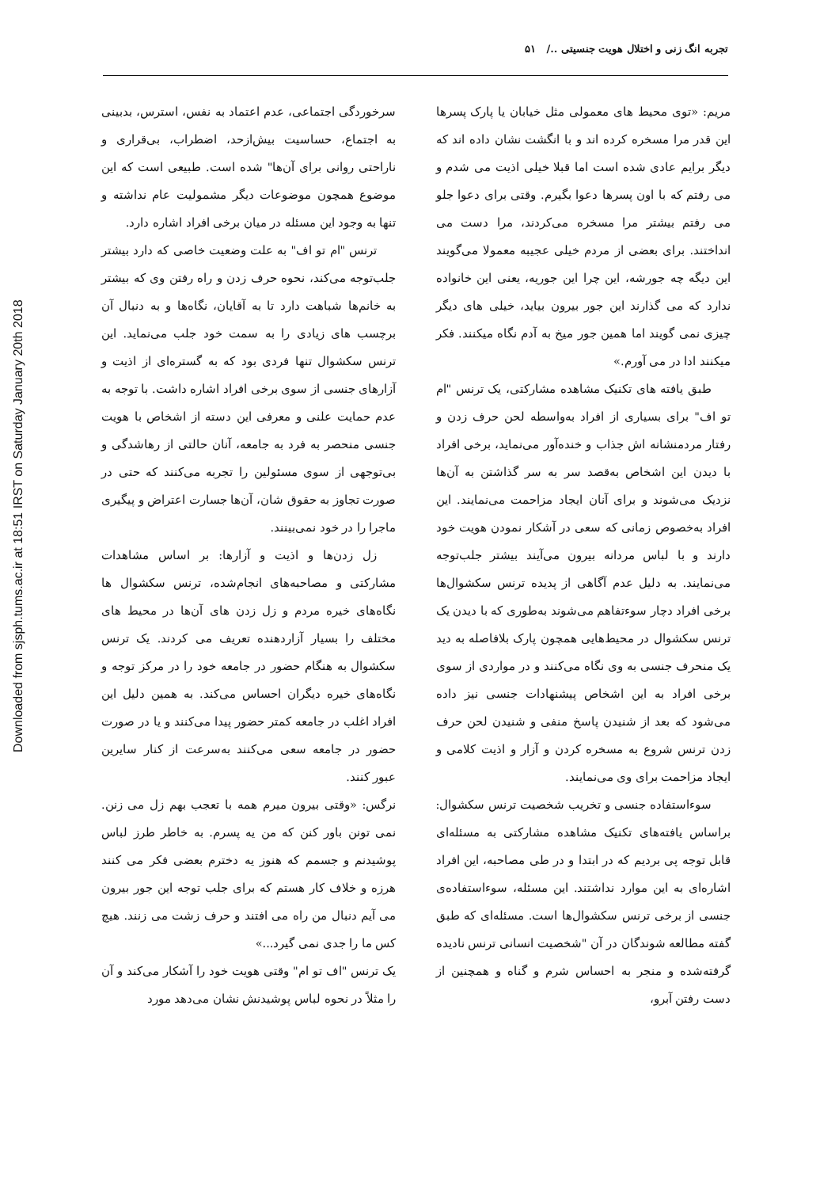Downloaded from sjsph.tums.ac.ir at 18:51 IRST on Saturday January 20th 2018
تجربه انگ زنی و اختلال هویت جنسیتی ../ ۵۱
مریم: «توی محیط های معمولی مثل خیابان یا پارک پسرها این قدر مرا مسخره کرده اند و با انگشت نشان داده اند که دیگر برایم عادی شده است اما قبلا خیلی اذیت می شدم و می رفتم که با اون پسرها دعوا بگیرم. وقتی برای دعوا جلو می رفتم بیشتر مرا مسخره می‌کردند، مرا دست می انداختند. برای بعضی از مردم خیلی عجیبه معمولا می‌گویند این دیگه چه جورشه، این چرا این جوریه، یعنی این خانواده ندارد که می گذارند این جور بیرون بیاید، خیلی های دیگر چیزی نمی گویند اما همین جور میخ به آدم نگاه میکنند. فکر میکنند ادا در می آورم.»
طبق یافته های تکنیک مشاهده مشارکتی، یک ترنس "ام تو اف" برای بسیاری از افراد به‌واسطه لحن حرف زدن و رفتار مردمنشانه اش جذاب و خنده‌آور می‌نماید، برخی افراد با دیدن این اشخاص به‌قصد سر به سر گذاشتن به آن‌ها نزدیک می‌شوند و برای آنان ایجاد مزاحمت می‌نمایند. این افراد به‌خصوص زمانی که سعی در آشکار نمودن هویت خود دارند و با لباس مردانه بیرون می‌آیند بیشتر جلب‌توجه می‌نمایند. به دلیل عدم آگاهی از پدیده ترنس سکشوال‌ها برخی افراد دچار سوءتفاهم می‌شوند به‌طوری که با دیدن یک ترنس سکشوال در محیط‌هایی همچون پارک بلافاصله به دید یک منحرف جنسی به وی نگاه می‌کنند و در مواردی از سوی برخی افراد به این اشخاص پیشنهادات جنسی نیز داده می‌شود که بعد از شنیدن پاسخ منفی و شنیدن لحن حرف زدن ترنس شروع به مسخره کردن و آزار و اذیت کلامی و ایجاد مزاحمت برای وی می‌نمایند.
سوءاستفاده جنسی و تخریب شخصیت ترنس سکشوال: براساس یافته‌های تکنیک مشاهده مشارکتی به مسئله‌ای قابل توجه پی بردیم که در ابتدا و در طی مصاحبه، این افراد اشاره‌ای به این موارد نداشتند. این مسئله، سوءاستفاده‌ی جنسی از برخی ترنس سکشوال‌ها است. مسئله‌ای که طبق گفته مطالعه شوندگان در آن "شخصیت انسانی ترنس نادیده گرفته‌شده و منجر به احساس شرم و گناه و همچنین از دست رفتن آبرو،
سرخوردگی اجتماعی، عدم اعتماد به نفس، استرس، بدبینی به اجتماع، حساسیت بیش‌ازحد، اضطراب، بی‌قراری و ناراحتی روانی برای آن‌ها" شده است. طبیعی است که این موضوع همچون موضوعات دیگر مشمولیت عام نداشته و تنها به وجود این مسئله در میان برخی افراد اشاره دارد.
ترنس "ام تو اف" به علت وضعیت خاصی که دارد بیشتر جلب‌توجه می‌کند، نحوه حرف زدن و راه رفتن وی که بیشتر به خانم‌ها شباهت دارد تا به آقایان، نگاه‌ها و به دنبال آن برچسب های زیادی را به سمت خود جلب می‌نماید. این ترنس سکشوال تنها فردی بود که به گستره‌ای از اذیت و آزارهای جنسی از سوی برخی افراد اشاره داشت. با توجه به عدم حمایت علنی و معرفی این دسته از اشخاص با هویت جنسی منحصر به فرد به جامعه، آنان حالتی از رهاشدگی و بی‌توجهی از سوی مسئولین را تجربه می‌کنند که حتی در صورت تجاوز به حقوق شان، آن‌ها جسارت اعتراض و پیگیری ماجرا را در خود نمی‌بینند.
زل زدن‌ها و اذیت و آزارها: بر اساس مشاهدات مشارکتی و مصاحبه‌های انجام‌شده، ترنس سکشوال ها نگاه‌های خیره مردم و زل زدن های آن‌ها در محیط های مختلف را بسیار آزاردهنده تعریف می کردند. یک ترنس سکشوال به هنگام حضور در جامعه خود را در مرکز توجه و نگاه‌های خیره دیگران احساس می‌کند. به همین دلیل این افراد اغلب در جامعه کمتر حضور پیدا می‌کنند و یا در صورت حضور در جامعه سعی می‌کنند به‌سرعت از کنار سایرین عبور کنند.
نرگس: «وقتی بیرون میرم همه با تعجب بهم زل می زنن. نمی تونن باور کنن که من یه پسرم. به خاطر طرز لباس پوشیدنم و جسمم که هنوز یه دخترم بعضی فکر می کنند هرزه و خلاف کار هستم که برای جلب توجه این جور بیرون می آیم دنبال من راه می افتند و حرف زشت می زنند. هیچ کس ما را جدی نمی گیرد...»
یک ترنس "اف تو ام" وقتی هویت خود را آشکار می‌کند و آن را مثلاً در نحوه لباس پوشیدنش نشان می‌دهد مورد